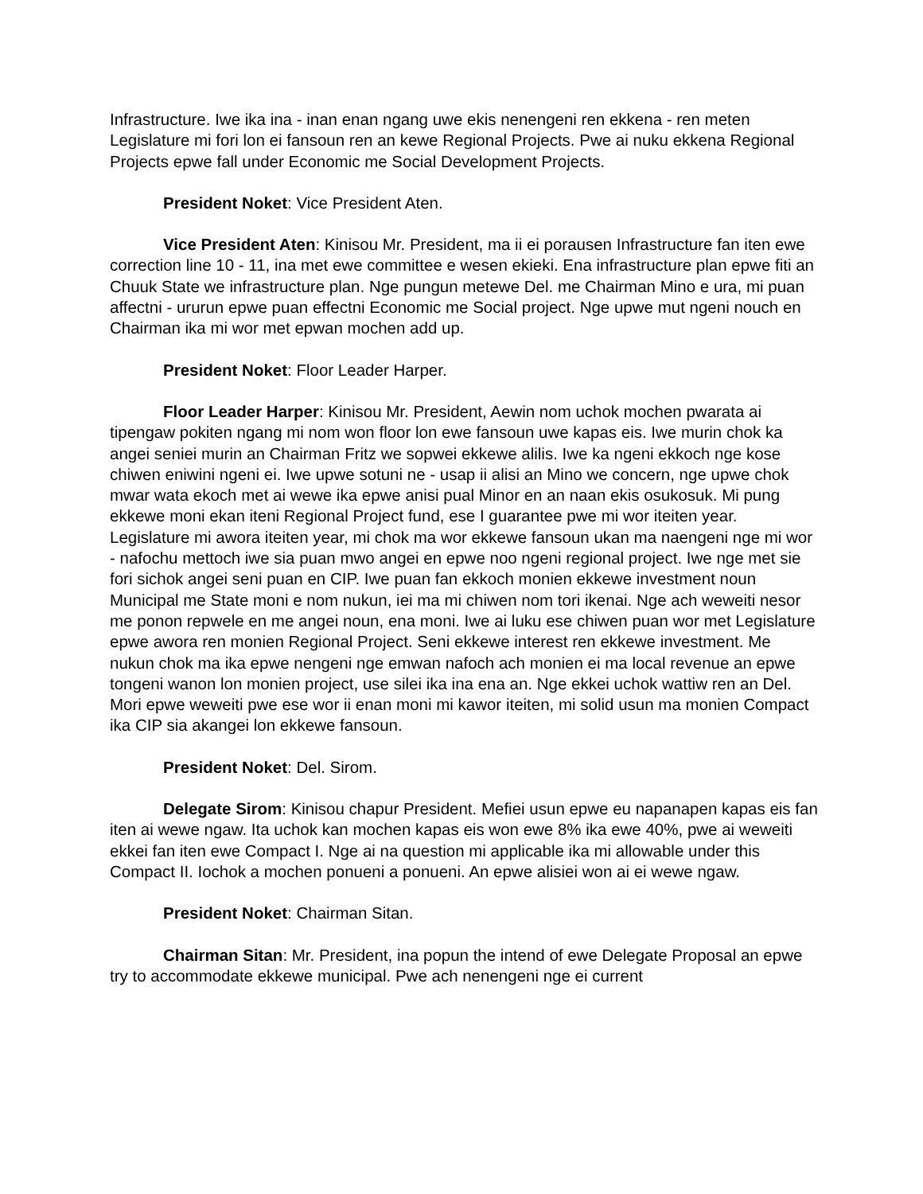Infrastructure. Iwe ika ina - inan enan ngang uwe ekis nenengeni ren ekkena - ren meten Legislature mi fori lon ei fansoun ren an kewe Regional Projects. Pwe ai nuku ekkena Regional Projects epwe fall under Economic me Social Development Projects.
President Noket: Vice President Aten.
Vice President Aten: Kinisou Mr. President, ma ii ei porausen Infrastructure fan iten ewe correction line 10 - 11, ina met ewe committee e wesen ekieki. Ena infrastructure plan epwe fiti an Chuuk State we infrastructure plan. Nge pungun metewe Del. me Chairman Mino e ura, mi puan affectni - ururun epwe puan effectni Economic me Social project. Nge upwe mut ngeni nouch en Chairman ika mi wor met epwan mochen add up.
President Noket: Floor Leader Harper.
Floor Leader Harper: Kinisou Mr. President, Aewin nom uchok mochen pwarata ai tipengaw pokiten ngang mi nom won floor lon ewe fansoun uwe kapas eis. Iwe murin chok ka angei seniei murin an Chairman Fritz we sopwei ekkewe alilis. Iwe ka ngeni ekkoch nge kose chiwen eniwini ngeni ei. Iwe upwe sotuni ne - usap ii alisi an Mino we concern, nge upwe chok mwar wata ekoch met ai wewe ika epwe anisi pual Minor en an naan ekis osukosuk. Mi pung ekkewe moni ekan iteni Regional Project fund, ese I guarantee pwe mi wor iteiten year. Legislature mi awora iteiten year, mi chok ma wor ekkewe fansoun ukan ma naengeni nge mi wor - nafochu mettoch iwe sia puan mwo angei en epwe noo ngeni regional project. Iwe nge met sie fori sichok angei seni puan en CIP. Iwe puan fan ekkoch monien ekkewe investment noun Municipal me State moni e nom nukun, iei ma mi chiwen nom tori ikenai. Nge ach weweiti nesor me ponon repwele en me angei noun, ena moni. Iwe ai luku ese chiwen puan wor met Legislature epwe awora ren monien Regional Project. Seni ekkewe interest ren ekkewe investment. Me nukun chok ma ika epwe nengeni nge emwan nafoch ach monien ei ma local revenue an epwe tongeni wanon lon monien project, use silei ika ina ena an. Nge ekkei uchok wattiw ren an Del. Mori epwe weweiti pwe ese wor ii enan moni mi kawor iteiten, mi solid usun ma monien Compact ika CIP sia akangei lon ekkewe fansoun.
President Noket: Del. Sirom.
Delegate Sirom: Kinisou chapur President. Mefiei usun epwe eu napanapen kapas eis fan iten ai wewe ngaw. Ita uchok kan mochen kapas eis won ewe 8% ika ewe 40%, pwe ai weweiti ekkei fan iten ewe Compact I. Nge ai na question mi applicable ika mi allowable under this Compact II. Iochok a mochen ponueni a ponueni. An epwe alisiei won ai ei wewe ngaw.
President Noket: Chairman Sitan.
Chairman Sitan: Mr. President, ina popun the intend of ewe Delegate Proposal an epwe try to accommodate ekkewe municipal. Pwe ach nenengeni nge ei current